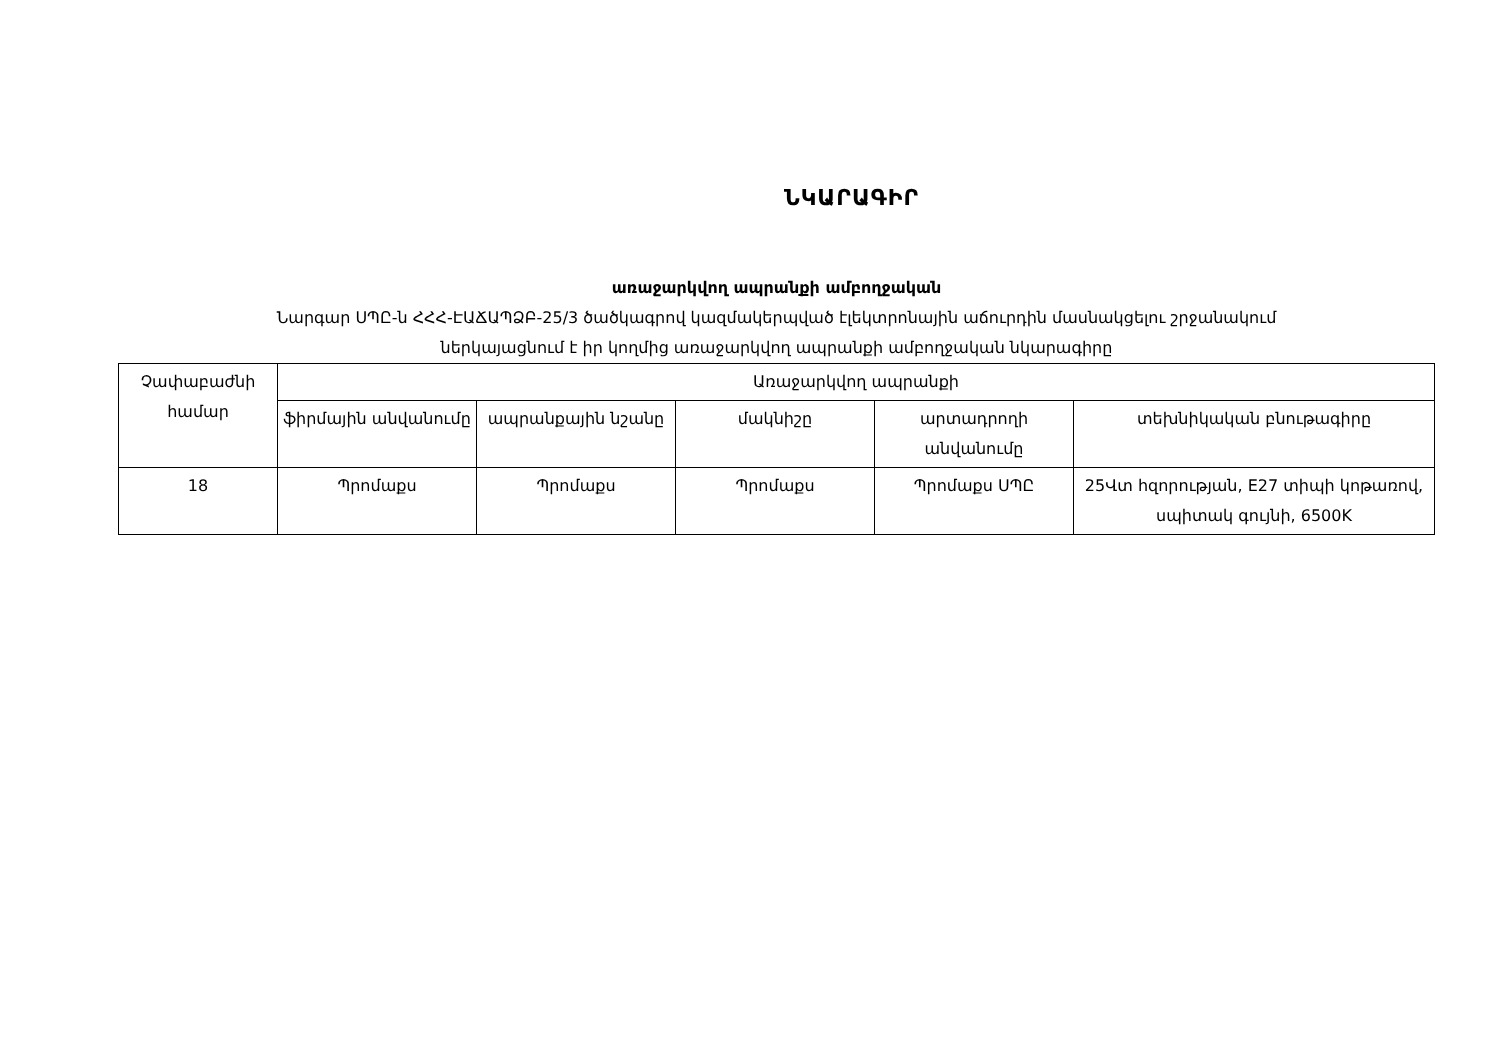ՆԿԱՐԱԳԻՐ
առաջարկվող ապրանքի ամբողջական
Նարգար ՍՊԸ-ն ՀՀՀ-ԷԱՃԱՊՁԲ-25/3 ծածկագրով կազմակերպված էլեկտրոնային աճուրդին մասնակցելու շրջանակում
ներկայացնում է իր կողմից առաջարկվող ապրանքի ամբողջական նկարագիրը
| Չափաբաժնի համար | Առաջարկվող ապրանքի | | | | |
| --- | --- | --- | --- | --- | --- |
| | ֆիրմային անվանումը | ապրանքային նշանը | մակնիշը | արտադրողի անվանումը | տեխնիկական բնութագիրը |
| 18 | Պրոմաքս | Պրոմաքս | Պրոմաքս | Պրոմաքս ՍՊԸ | 25Վտ հզորության, E27 տիպի կոթառով, սպիտակ գույնի, 6500K |